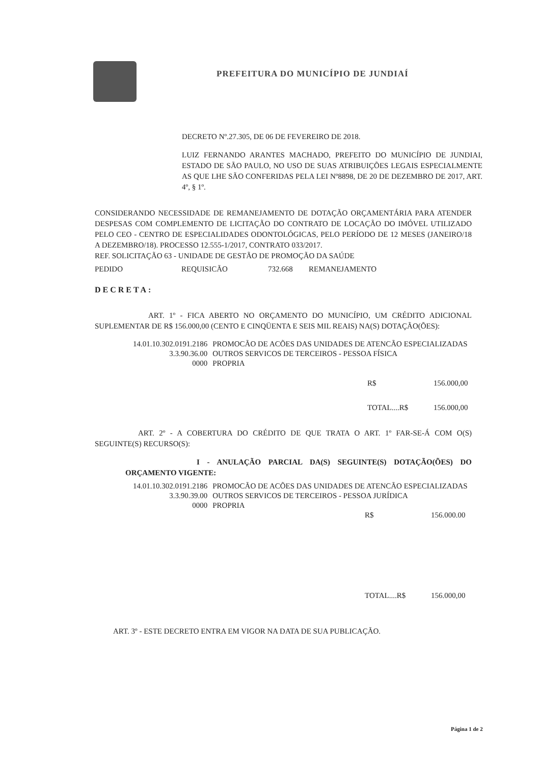PREFEITURA DO MUNICÍPIO DE JUNDIAÍ
DECRETO Nº.27.305, DE 06 DE FEVEREIRO DE 2018.
LUIZ FERNANDO ARANTES MACHADO, PREFEITO DO MUNICÍPIO DE JUNDIAI, ESTADO DE SÃO PAULO, NO USO DE SUAS ATRIBUIÇÕES LEGAIS ESPECIALMENTE AS QUE LHE SÃO CONFERIDAS PELA LEI Nº8898, DE 20 DE DEZEMBRO DE 2017, ART. 4º, § 1º.
CONSIDERANDO NECESSIDADE DE REMANEJAMENTO DE DOTAÇÃO ORÇAMENTÁRIA PARA ATENDER DESPESAS COM COMPLEMENTO DE LICITAÇÃO DO CONTRATO DE LOCAÇÃO DO IMÓVEL UTILIZADO PELO CEO - CENTRO DE ESPECIALIDADES ODONTOLÓGICAS, PELO PERÍODO DE 12 MESES (JANEIRO/18 A DEZEMBRO/18). PROCESSO 12.555-1/2017, CONTRATO 033/2017.
REF. SOLICITAÇÃO 63 - UNIDADE DE GESTÃO DE PROMOÇÃO DA SAÚDE
| PEDIDO | REQUISICÃO | 732.668 | REMANEJAMENTO |
DECRETA:
ART. 1º - FICA ABERTO NO ORÇAMENTO DO MUNICÍPIO, UM CRÉDITO ADICIONAL SUPLEMENTAR DE R$ 156.000,00 (CENTO E CINQÜENTA E SEIS MIL REAIS) NA(S) DOTAÇÃO(ÕES):
| 14.01.10.302.0191.2186 | PROMOCÃO DE ACÕES DAS UNIDADES DE ATENCÃO ESPECIALIZADAS |
| 3.3.90.36.00 | OUTROS SERVICOS DE TERCEIROS - PESSOA FÍSICA |
| 0000 | PROPRIA |
| R$ | 156.000,00 |
| TOTAL....R$ | 156.000,00 |
ART. 2º - A COBERTURA DO CRÉDITO DE QUE TRATA O ART. 1º FAR-SE-Á COM O(S) SEGUINTE(S) RECURSO(S):
I - ANULAÇÃO PARCIAL DA(S) SEGUINTE(S) DOTAÇÃO(ÕES) DO ORÇAMENTO VIGENTE:
| 14.01.10.302.0191.2186 | PROMOCÃO DE ACÕES DAS UNIDADES DE ATENCÃO ESPECIALIZADAS |
| 3.3.90.39.00 | OUTROS SERVICOS DE TERCEIROS - PESSOA JURÍDICA |
| 0000 | PROPRIA |
| R$ | 156.000.00 |
| TOTAL....R$ | 156.000,00 |
ART. 3º - ESTE DECRETO ENTRA EM VIGOR NA DATA DE SUA PUBLICAÇÃO.
Página 1 de 2